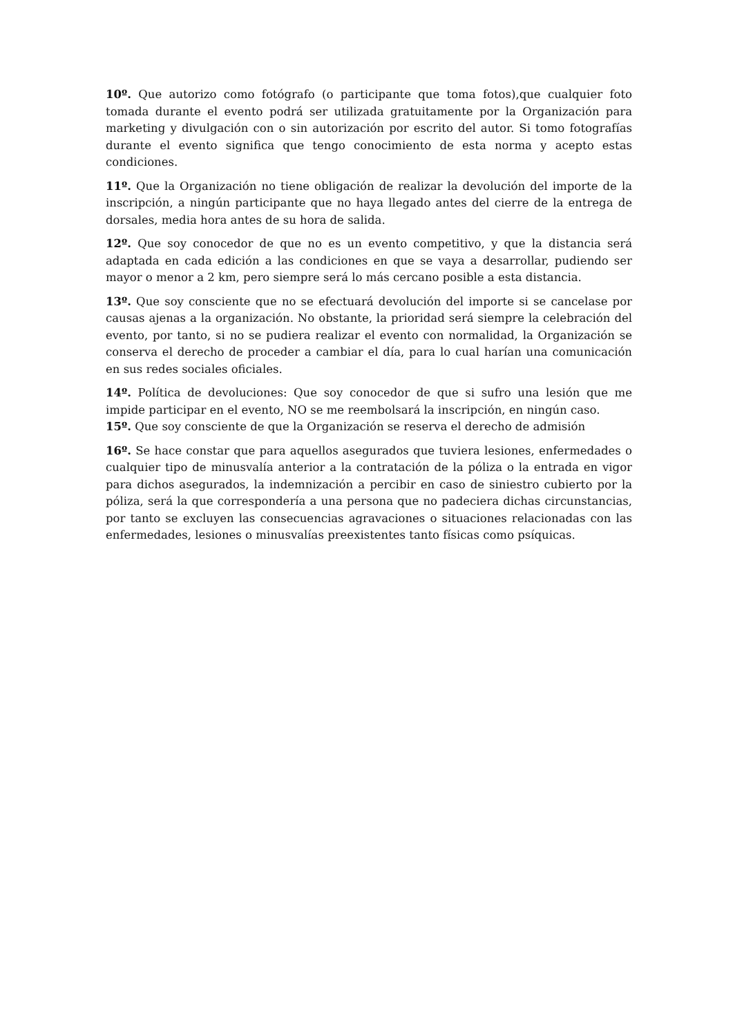10º. Que autorizo como fotógrafo (o participante que toma fotos),que cualquier foto tomada durante el evento podrá ser utilizada gratuitamente por la Organización para marketing y divulgación con o sin autorización por escrito del autor. Si tomo fotografías durante el evento significa que tengo conocimiento de esta norma y acepto estas condiciones.
11º. Que la Organización no tiene obligación de realizar la devolución del importe de la inscripción, a ningún participante que no haya llegado antes del cierre de la entrega de dorsales, media hora antes de su hora de salida.
12º. Que soy conocedor de que no es un evento competitivo, y que la distancia será adaptada en cada edición a las condiciones en que se vaya a desarrollar, pudiendo ser mayor o menor a 2 km, pero siempre será lo más cercano posible a esta distancia.
13º. Que soy consciente que no se efectuará devolución del importe si se cancelase por causas ajenas a la organización. No obstante, la prioridad será siempre la celebración del evento, por tanto, si no se pudiera realizar el evento con normalidad, la Organización se conserva el derecho de proceder a cambiar el día, para lo cual harían una comunicación en sus redes sociales oficiales.
14º. Política de devoluciones: Que soy conocedor de que si sufro una lesión que me impide participar en el evento, NO se me reembolsará la inscripción, en ningún caso.
15º. Que soy consciente de que la Organización se reserva el derecho de admisión
16º. Se hace constar que para aquellos asegurados que tuviera lesiones, enfermedades o cualquier tipo de minusvalía anterior a la contratación de la póliza o la entrada en vigor para dichos asegurados, la indemnización a percibir en caso de siniestro cubierto por la póliza, será la que correspondería a una persona que no padeciera dichas circunstancias, por tanto se excluyen las consecuencias agravaciones o situaciones relacionadas con las enfermedades, lesiones o minusvalías preexistentes tanto físicas como psíquicas.